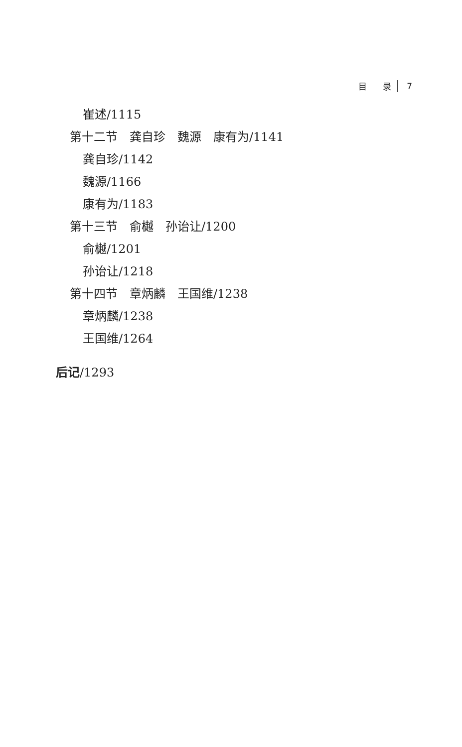目 录 7
崔述/1115
第十二节　龚自珍　魏源　康有为/1141
龚自珍/1142
魏源/1166
康有为/1183
第十三节　俞樾　孙诒让/1200
俞樾/1201
孙诒让/1218
第十四节　章炳麟　王国维/1238
章炳麟/1238
王国维/1264
后记/1293